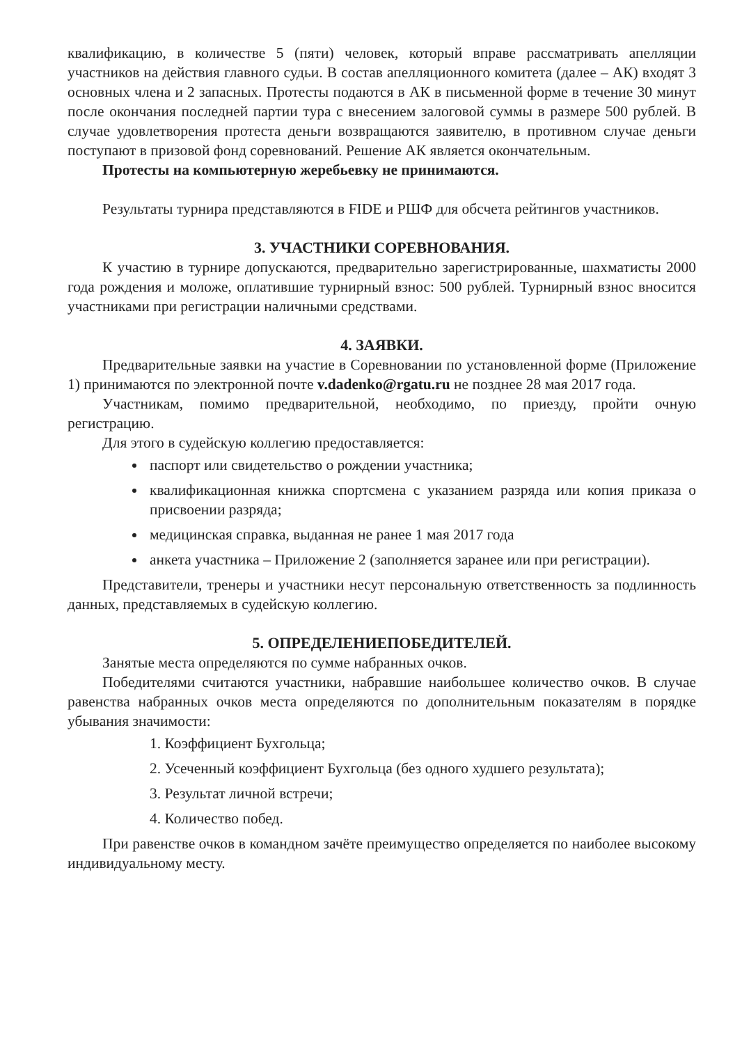квалификацию, в количестве 5 (пяти) человек, который вправе рассматривать апелляции участников на действия главного судьи. В состав апелляционного комитета (далее – АК) входят 3 основных члена и 2 запасных. Протесты подаются в АК в письменной форме в течение 30 минут после окончания последней партии тура с внесением залоговой суммы в размере 500 рублей. В случае удовлетворения протеста деньги возвращаются заявителю, в противном случае деньги поступают в призовой фонд соревнований. Решение АК является окончательным.
Протесты на компьютерную жеребьевку не принимаются.
Результаты турнира представляются в FIDE и РШФ для обсчета рейтингов участников.
3. УЧАСТНИКИ СОРЕВНОВАНИЯ.
К участию в турнире допускаются, предварительно зарегистрированные, шахматисты 2000 года рождения и моложе, оплатившие турнирный взнос: 500 рублей. Турнирный взнос вносится участниками при регистрации наличными средствами.
4. ЗАЯВКИ.
Предварительные заявки на участие в Соревновании по установленной форме (Приложение 1) принимаются по электронной почте v.dadenko@rgatu.ru не позднее 28 мая 2017 года.
Участникам, помимо предварительной, необходимо, по приезду, пройти очную регистрацию.
Для этого в судейскую коллегию предоставляется:
паспорт или свидетельство о рождении участника;
квалификационная книжка спортсмена с указанием разряда или копия приказа о присвоении разряда;
медицинская справка, выданная не ранее 1 мая 2017 года
анкета участника – Приложение 2 (заполняется заранее или при регистрации).
Представители, тренеры и участники несут персональную ответственность за подлинность данных, представляемых в судейскую коллегию.
5. ОПРЕДЕЛЕНИЕПОБЕДИТЕЛЕЙ.
Занятые места определяются по сумме набранных очков.
Победителями считаются участники, набравшие наибольшее количество очков. В случае равенства набранных очков места определяются по дополнительным показателям в порядке убывания значимости:
1. Коэффициент Бухгольца;
2. Усеченный коэффициент Бухгольца (без одного худшего результата);
3. Результат личной встречи;
4. Количество побед.
При равенстве очков в командном зачёте преимущество определяется по наиболее высокому индивидуальному месту.